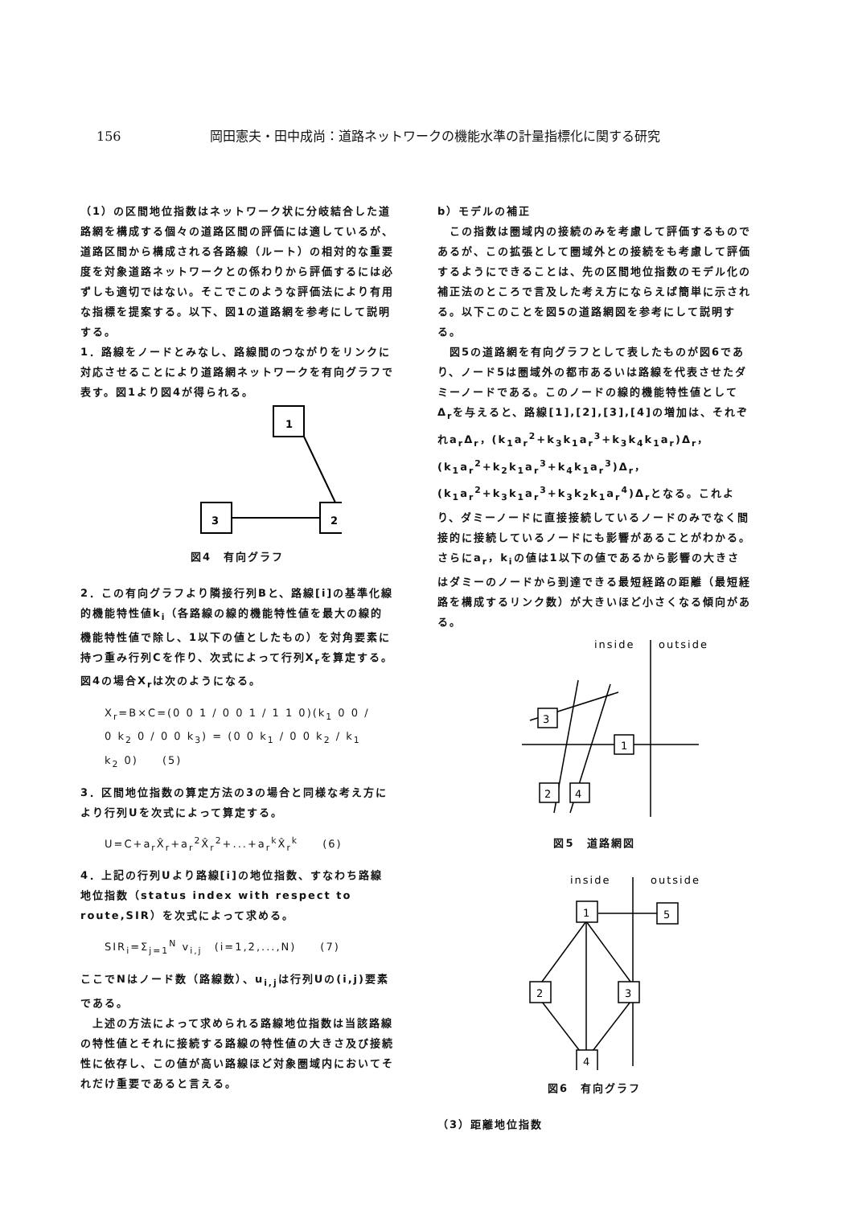156 岡田憲夫・田中成尚：道路ネットワークの機能水準の計量指標化に関する研究
（1）の区間地位指数はネットワーク状に分岐結合した道路網を構成する個々の道路区間の評価には適しているが、道路区間から構成される各路線（ルート）の相対的な重要度を対象道路ネットワークとの係わりから評価するには必ずしも適切ではない。そこでこのような評価法により有用な指標を提案する。以下、図1の道路網を参考にして説明する。
1．路線をノードとみなし、路線間のつながりをリンクに対応させることにより道路網ネットワークを有向グラフで表す。図1より図4が得られる。
1
3
2
図4　有向グラフ
2．この有向グラフより隣接行列Bと、路線[i]の基準化線的機能特性値k<sub>i</sub>（各路線の線的機能特性値を最大の線的機能特性値で除し、1以下の値としたもの）を対角要素に持つ重み行列Cを作り、次式によって行列X<sub>r</sub>を算定する。
図4の場合X<sub>r</sub>は次のようになる。
X<sub>r</sub>=B×C=(0 0 1 / 0 0 1 / 1 1 0)(k<sub>1</sub> 0 0 / 0 k<sub>2</sub> 0 / 0 0 k<sub>3</sub>) = (0 0 k<sub>1</sub> / 0 0 k<sub>2</sub> / k<sub>1</sub> k<sub>2</sub> 0)　　(5)
3．区間地位指数の算定方法の3の場合と同様な考え方により行列Uを次式によって算定する。
U=C+a<sub>r</sub>X̂<sub>r</sub>+a<sub>r</sub><sup>2</sup>X̂<sub>r</sub><sup>2</sup>+...+a<sub>r</sub><sup>k</sup>X̂<sub>r</sub><sup>k</sup>　　(6)
4．上記の行列Uより路線[i]の地位指数、すなわち路線地位指数（status index with respect to route,SIR）を次式によって求める。
SIR<sub>i</sub>=Σ<sub>j=1</sub><sup>N</sup> v<sub>i,j</sub>　(i=1,2,...,N)　　(7)
ここでNはノード数（路線数）、u<sub>i,j</sub>は行列Uの(i,j)要素である。
　上述の方法によって求められる路線地位指数は当該路線の特性値とそれに接続する路線の特性値の大きさ及び接続性に依存し、この値が高い路線ほど対象圏域内においてそれだけ重要であると言える。
b）モデルの補正
　この指数は圏域内の接続のみを考慮して評価するものであるが、この拡張として圏域外との接続をも考慮して評価するようにできることは、先の区間地位指数のモデル化の補正法のところで言及した考え方にならえば簡単に示される。以下このことを図5の道路網図を参考にして説明する。
　図5の道路網を有向グラフとして表したものが図6であり、ノード5は圏域外の都市あるいは路線を代表させたダミーノードである。このノードの線的機能特性値としてΔ<sub>r</sub>を与えると、路線[1],[2],[3],[4]の増加は、それぞれa<sub>r</sub>Δ<sub>r</sub>，(k<sub>1</sub>a<sub>r</sub><sup>2</sup>+k<sub>3</sub>k<sub>1</sub>a<sub>r</sub><sup>3</sup>+k<sub>3</sub>k<sub>4</sub>k<sub>1</sub>a<sub>r</sub>)Δ<sub>r</sub>，(k<sub>1</sub>a<sub>r</sub><sup>2</sup>+k<sub>2</sub>k<sub>1</sub>a<sub>r</sub><sup>3</sup>+k<sub>4</sub>k<sub>1</sub>a<sub>r</sub><sup>3</sup>)Δ<sub>r</sub>，(k<sub>1</sub>a<sub>r</sub><sup>2</sup>+k<sub>3</sub>k<sub>1</sub>a<sub>r</sub><sup>3</sup>+k<sub>3</sub>k<sub>2</sub>k<sub>1</sub>a<sub>r</sub><sup>4</sup>)Δ<sub>r</sub>となる。これより、ダミーノードに直接接続しているノードのみでなく間接的に接続しているノードにも影響があることがわかる。さらにa<sub>r</sub>，k<sub>i</sub>の値は1以下の値であるから影響の大きさはダミーのノードから到達できる最短経路の距離（最短経路を構成するリンク数）が大きいほど小さくなる傾向がある。
inside
outside
3
1
2
4
図5　道路網図
inside
outside
1
5
2
3
4
図6　有向グラフ
（3）距離地位指数